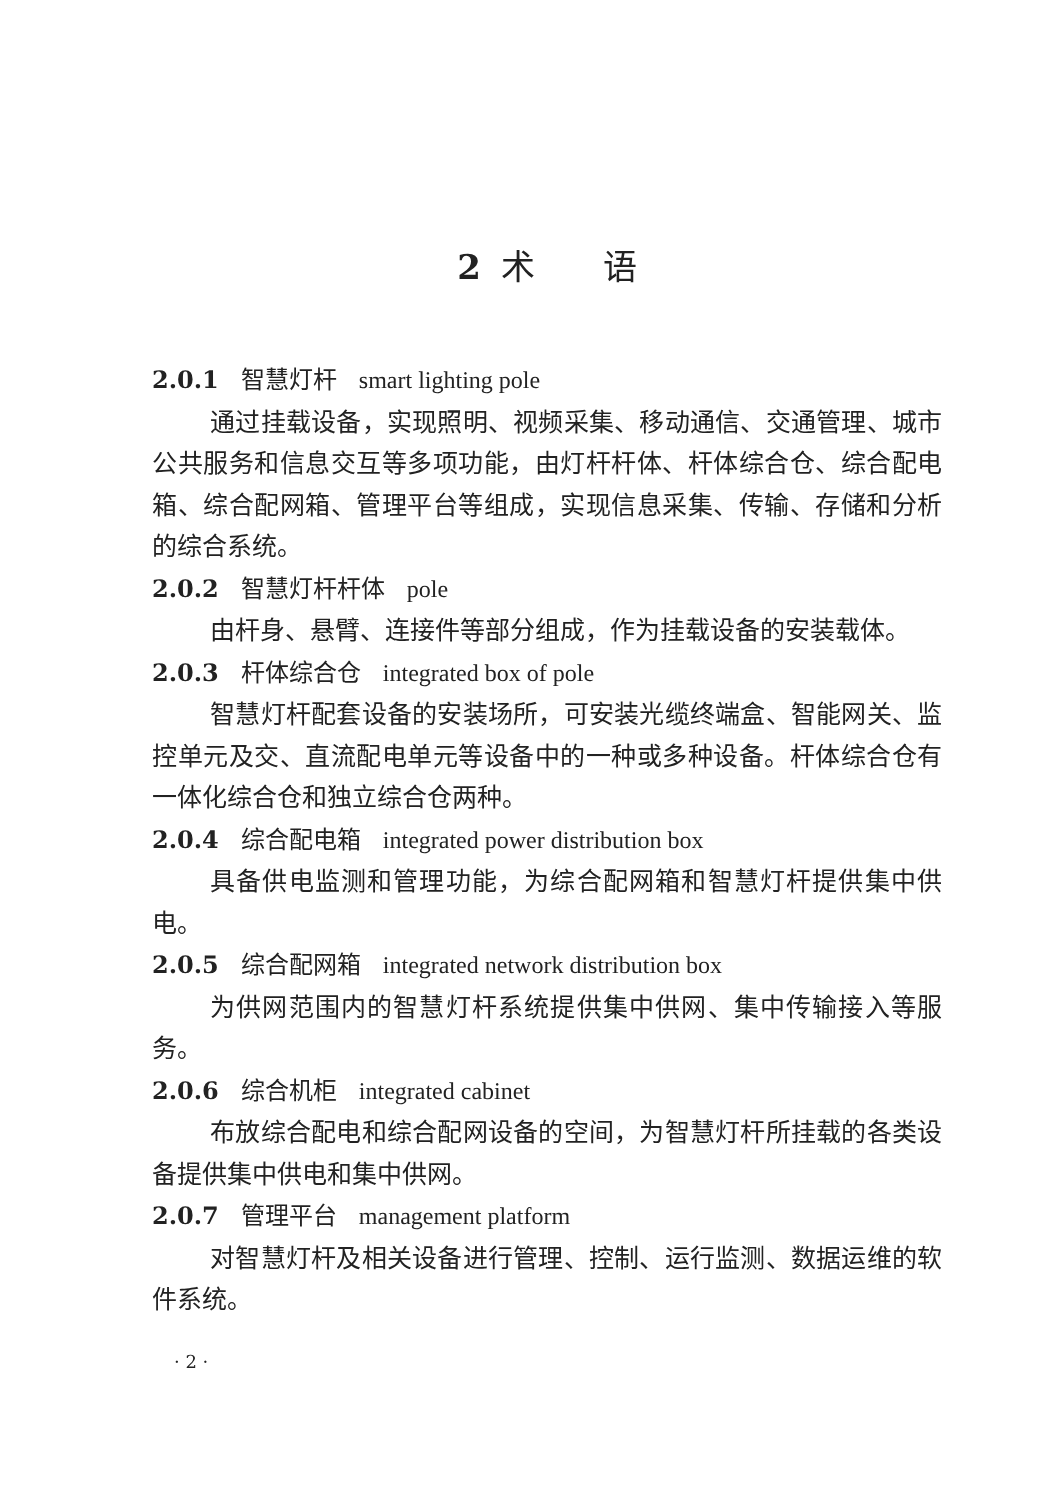2 术　　语
2.0.1 智慧灯杆 smart lighting pole
通过挂载设备，实现照明、视频采集、移动通信、交通管理、城市公共服务和信息交互等多项功能，由灯杆杆体、杆体综合仓、综合配电箱、综合配网箱、管理平台等组成，实现信息采集、传输、存储和分析的综合系统。
2.0.2 智慧灯杆杆体 pole
由杆身、悬臂、连接件等部分组成，作为挂载设备的安装载体。
2.0.3 杆体综合仓 integrated box of pole
智慧灯杆配套设备的安装场所，可安装光缆终端盒、智能网关、监控单元及交、直流配电单元等设备中的一种或多种设备。杆体综合仓有一体化综合仓和独立综合仓两种。
2.0.4 综合配电箱 integrated power distribution box
具备供电监测和管理功能，为综合配网箱和智慧灯杆提供集中供电。
2.0.5 综合配网箱 integrated network distribution box
为供网范围内的智慧灯杆系统提供集中供网、集中传输接入等服务。
2.0.6 综合机柜 integrated cabinet
布放综合配电和综合配网设备的空间，为智慧灯杆所挂载的各类设备提供集中供电和集中供网。
2.0.7 管理平台 management platform
对智慧灯杆及相关设备进行管理、控制、运行监测、数据运维的软件系统。
· 2 ·